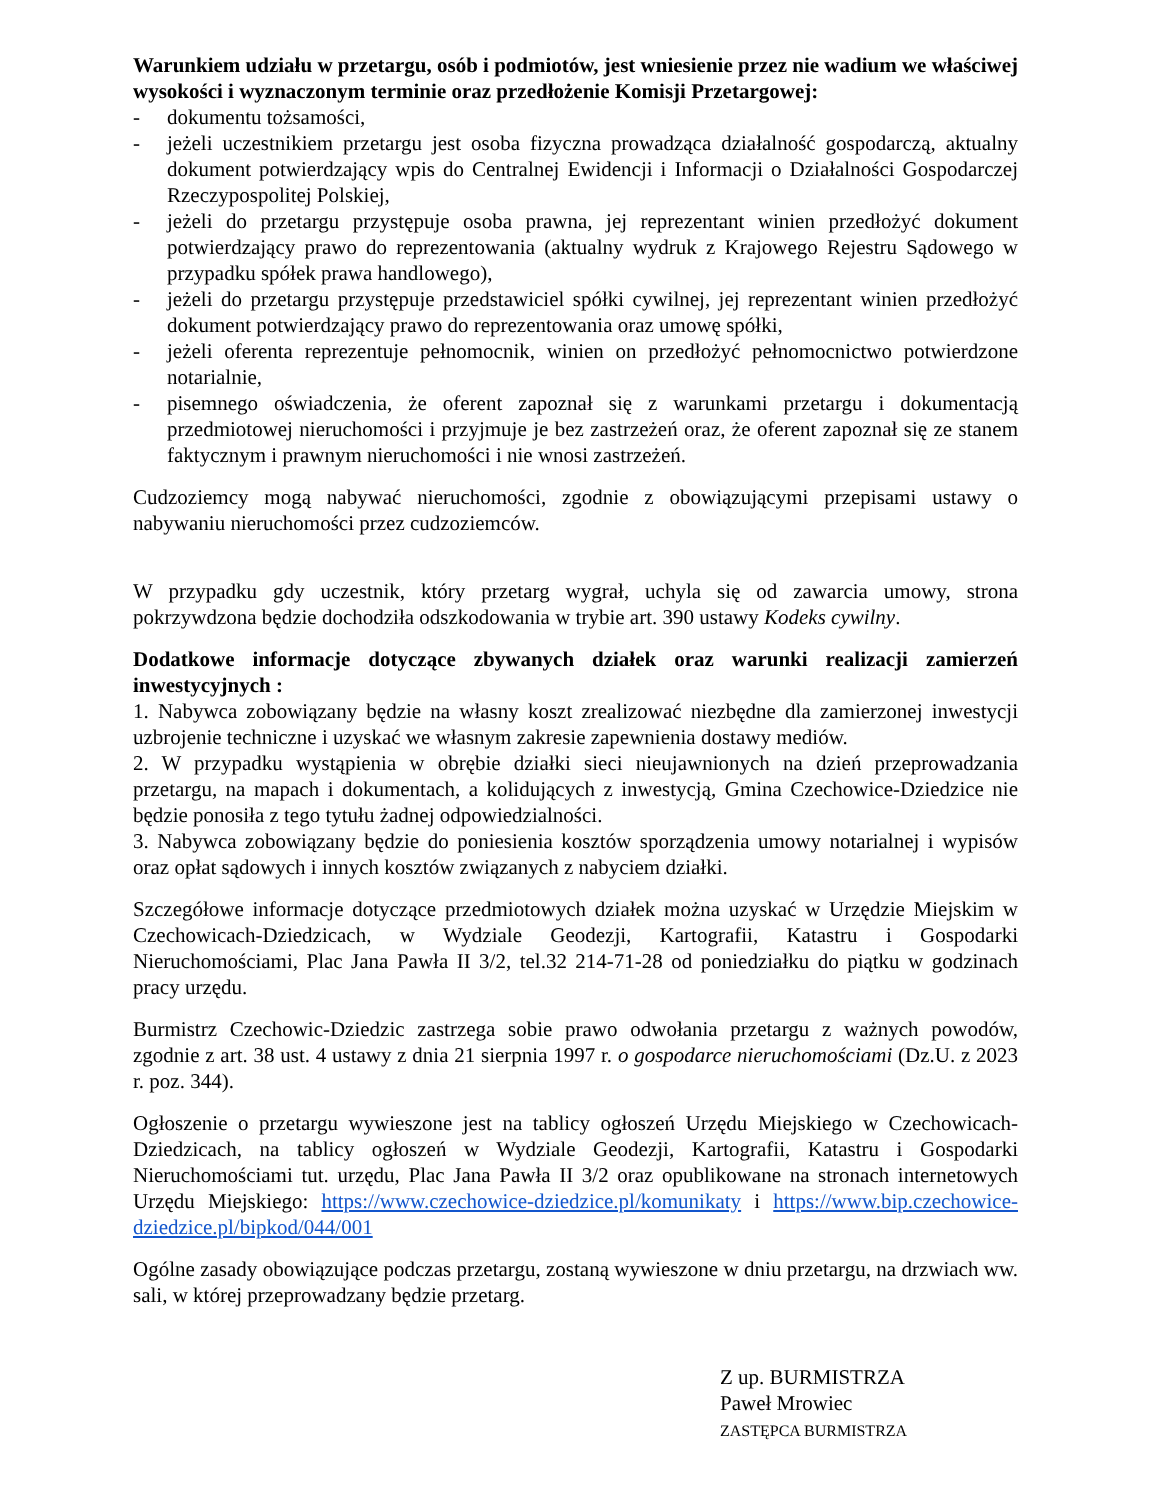Warunkiem udziału w przetargu, osób i podmiotów, jest wniesienie przez nie wadium we właściwej wysokości i wyznaczonym terminie oraz przedłożenie Komisji Przetargowej:
- dokumentu tożsamości,
- jeżeli uczestnikiem przetargu jest osoba fizyczna prowadząca działalność gospodarczą, aktualny dokument potwierdzający wpis do Centralnej Ewidencji i Informacji o Działalności Gospodarczej Rzeczypospolitej Polskiej,
- jeżeli do przetargu przystępuje osoba prawna, jej reprezentant winien przedłożyć dokument potwierdzający prawo do reprezentowania (aktualny wydruk z Krajowego Rejestru Sądowego w przypadku spółek prawa handlowego),
- jeżeli do przetargu przystępuje przedstawiciel spółki cywilnej, jej reprezentant winien przedłożyć dokument potwierdzający prawo do reprezentowania oraz umowę spółki,
- jeżeli oferenta reprezentuje pełnomocnik, winien on przedłożyć pełnomocnictwo potwierdzone notarialnie,
- pisemnego oświadczenia, że oferent zapoznał się z warunkami przetargu i dokumentacją przedmiotowej nieruchomości i przyjmuje je bez zastrzeżeń oraz, że oferent zapoznał się ze stanem faktycznym i prawnym nieruchomości i nie wnosi zastrzeżeń.
Cudzoziemcy mogą nabywać nieruchomości, zgodnie z obowiązującymi przepisami ustawy o nabywaniu nieruchomości przez cudzoziemców.
W przypadku gdy uczestnik, który przetarg wygrał, uchyla się od zawarcia umowy, strona pokrzywdzona będzie dochodziła odszkodowania w trybie art. 390 ustawy Kodeks cywilny.
Dodatkowe informacje dotyczące zbywanych działek oraz warunki realizacji zamierzeń inwestycyjnych :
1. Nabywca zobowiązany będzie na własny koszt zrealizować niezbędne dla zamierzonej inwestycji uzbrojenie techniczne i uzyskać we własnym zakresie zapewnienia dostawy mediów.
2. W przypadku wystąpienia w obrębie działki sieci nieujawnionych na dzień przeprowadzania przetargu, na mapach i dokumentach, a kolidujących z inwestycją, Gmina Czechowice-Dziedzice nie będzie ponosiła z tego tytułu żadnej odpowiedzialności.
3. Nabywca zobowiązany będzie do poniesienia kosztów sporządzenia umowy notarialnej i wypisów oraz opłat sądowych i innych kosztów związanych z nabyciem działki.
Szczegółowe informacje dotyczące przedmiotowych działek można uzyskać w Urzędzie Miejskim w Czechowicach-Dziedzicach, w Wydziale Geodezji, Kartografii, Katastru i Gospodarki Nieruchomościami, Plac Jana Pawła II 3/2, tel.32 214-71-28 od poniedziałku do piątku w godzinach pracy urzędu.
Burmistrz Czechowic-Dziedzic zastrzega sobie prawo odwołania przetargu z ważnych powodów, zgodnie z art. 38 ust. 4 ustawy z dnia 21 sierpnia 1997 r. o gospodarce nieruchomościami (Dz.U. z 2023 r. poz. 344).
Ogłoszenie o przetargu wywieszone jest na tablicy ogłoszeń Urzędu Miejskiego w Czechowicach-Dziedzicach, na tablicy ogłoszeń w Wydziale Geodezji, Kartografii, Katastru i Gospodarki Nieruchomościami tut. urzędu, Plac Jana Pawła II 3/2 oraz opublikowane na stronach internetowych Urzędu Miejskiego: https://www.czechowice-dziedzice.pl/komunikaty i https://www.bip.czechowice-dziedzice.pl/bipkod/044/001
Ogólne zasady obowiązujące podczas przetargu, zostaną wywieszone w dniu przetargu, na drzwiach ww. sali, w której przeprowadzany będzie przetarg.
Z up. BURMISTRZA
Paweł Mrowiec
ZASTĘPCA BURMISTRZA